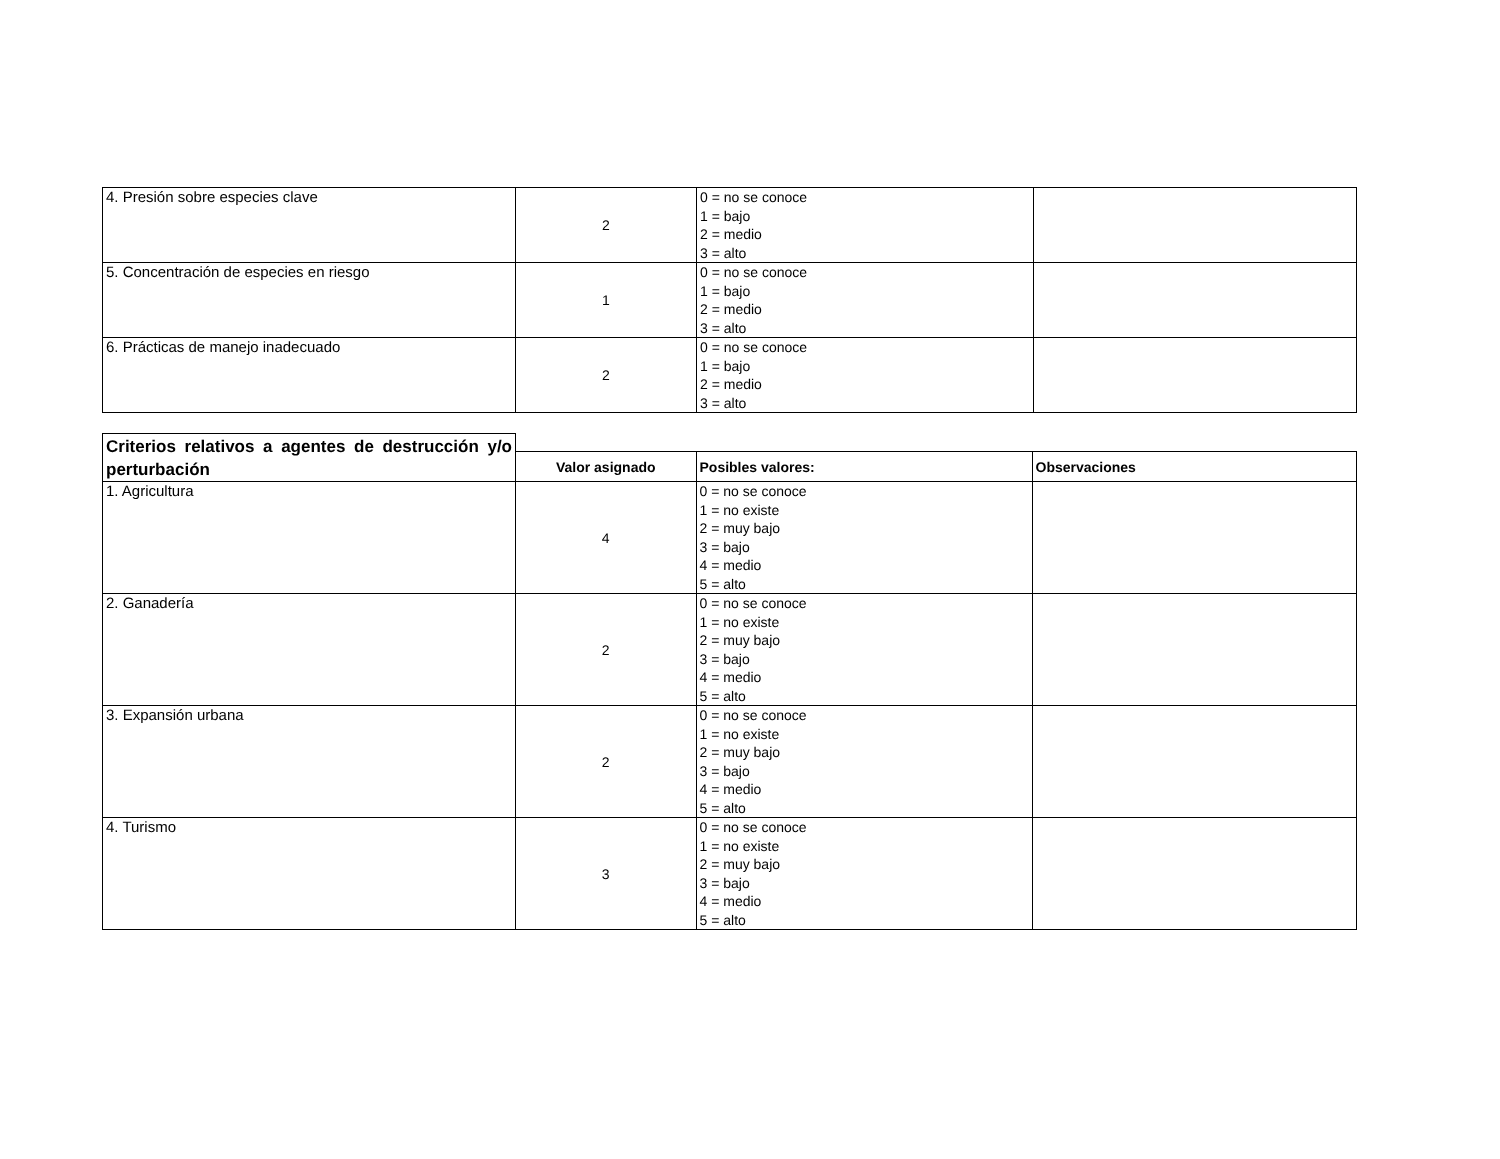| 4. Presión sobre especies clave | 2 | 0 = no se conoce 1 = bajo 2 = medio 3 = alto | |
| 5. Concentración de especies en riesgo | 1 | 0 = no se conoce 1 = bajo 2 = medio 3 = alto | |
| 6. Prácticas de manejo inadecuado | 2 | 0 = no se conoce 1 = bajo 2 = medio 3 = alto | |
| Criterios relativos a agentes de destrucción y/o perturbación | | | |
| | Valor asignado | Posibles valores: | Observaciones |
| 1. Agricultura | 4 | 0 = no se conoce 1 = no existe 2 = muy bajo 3 = bajo 4 = medio 5 = alto | |
| 2. Ganadería | 2 | 0 = no se conoce 1 = no existe 2 = muy bajo 3 = bajo 4 = medio 5 = alto | |
| 3. Expansión urbana | 2 | 0 = no se conoce 1 = no existe 2 = muy bajo 3 = bajo 4 = medio 5 = alto | |
| 4. Turismo | 3 | 0 = no se conoce 1 = no existe 2 = muy bajo 3 = bajo 4 = medio 5 = alto | |